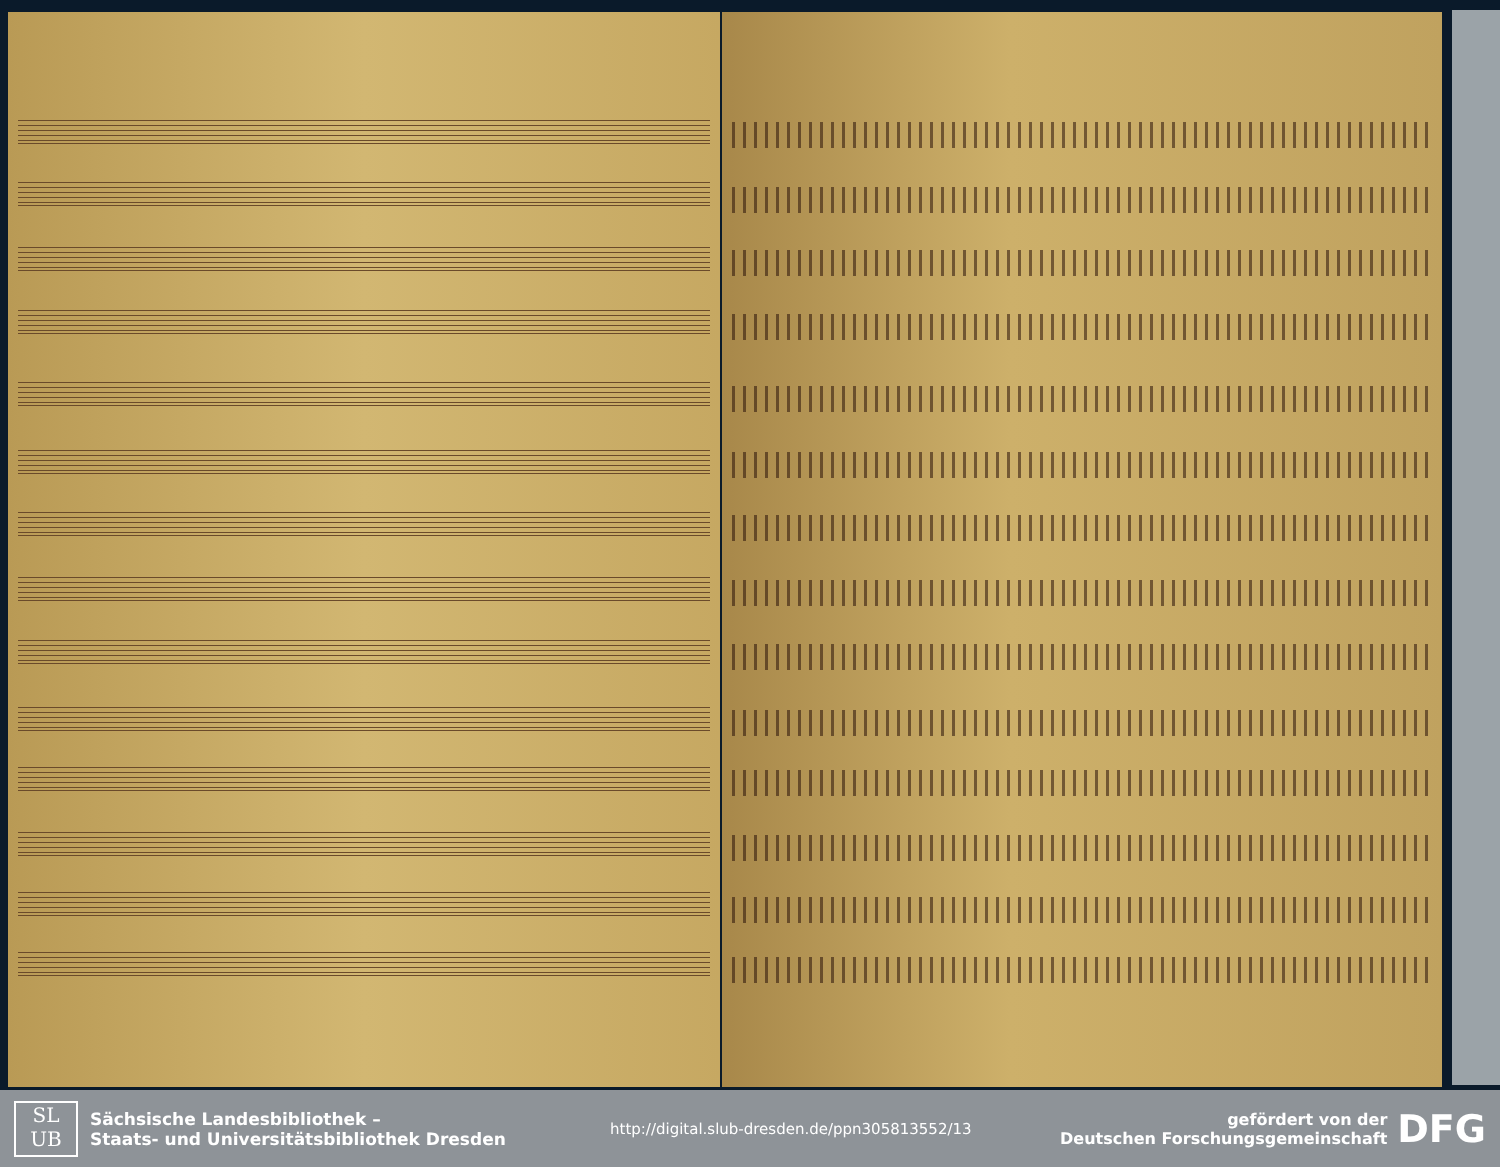SL
UB
Sächsische Landesbibliothek –
Staats- und Universitätsbibliothek Dresden
http://digital.slub-dresden.de/ppn305813552/13
gefördert von der
Deutschen Forschungsgemeinschaft
DFG